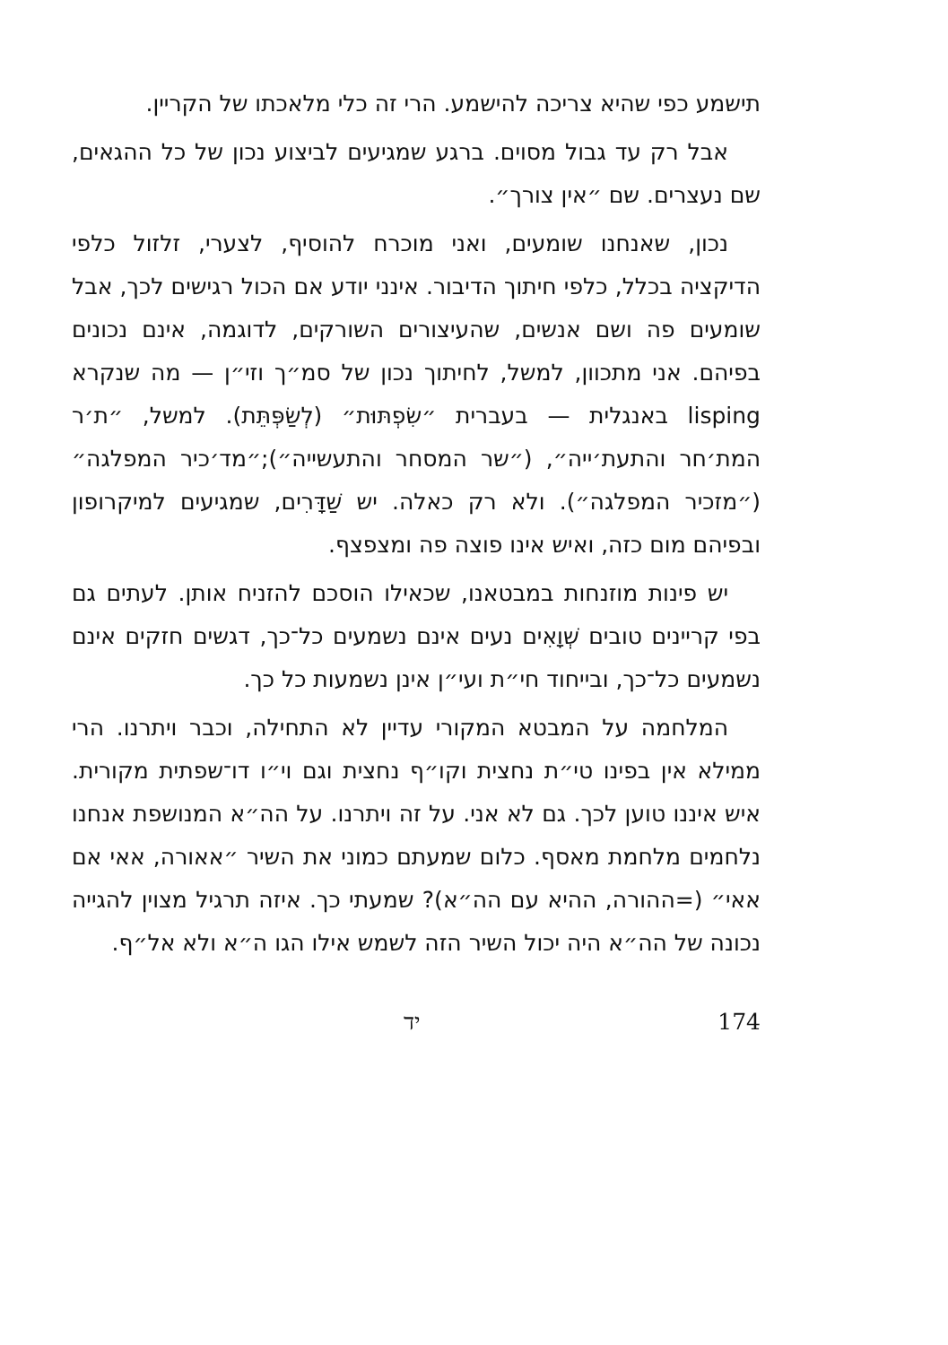תישמע כפי שהיא צריכה להישמע. הרי זה כלי מלאכתו של הקריין.
אבל רק עד גבול מסוים. ברגע שמגיעים לביצוע נכון של כל ההגאים, שם נעצרים. שם ״אין צורך״.
נכון, שאנחנו שומעים, ואני מוכרח להוסיף, לצערי, זלזול כלפי הדיקציה בכלל, כלפי חיתוך הדיבור. אינני יודע אם הכול רגישים לכך, אבל שומעים פה ושם אנשים, שהעיצורים השורקים, לדוגמה, אינם נכונים בפיהם. אני מתכוון, למשל, לחיתוך נכון של סמ״ך וזי״ן — מה שנקרא lisping באנגלית — בעברית ״שִׂפְתּוּת״ (לְשַׂפְּתֵּת). למשל, ״ת׳ר המת׳חר והתעת׳ייה״, (״שר המסחר והתעשייה״);״מד׳כיר המפלגה״ (״מזכיר המפלגה״). ולא רק כאלה. יש שַׁדָּרִים, שמגיעים למיקרופון ובפיהם מום כזה, ואיש אינו פוצה פה ומצפצף.
יש פינות מוזנחות במבטאנו, שכאילו הוסכם להזניח אותן. לעתים גם בפי קריינים טובים שְׁוָאִים נעים אינם נשמעים כל־כך, דגשים חזקים אינם נשמעים כל־כך, ובייחוד חי״ת ועי״ן אינן נשמעות כל כך.
המלחמה על המבטא המקורי עדיין לא התחילה, וכבר ויתרנו. הרי ממילא אין בפינו טי״ת נחצית וקו״ף נחצית וגם וי״ו דו־שפתית מקורית. איש איננו טוען לכך. גם לא אני. על זה ויתרנו. על הה״א המנושפת אנחנו נלחמים מלחמת מאסף. כלום שמעתם כמוני את השיר ״אאורה, אאי אם אאי״ (=ההורה, ההיא עם הה״א)? שמעתי כך. איזה תרגיל מצוין להגייה נכונה של הה״א היה יכול השיר הזה לשמש אילו הגו ה״א ולא אל״ף.
יד 174